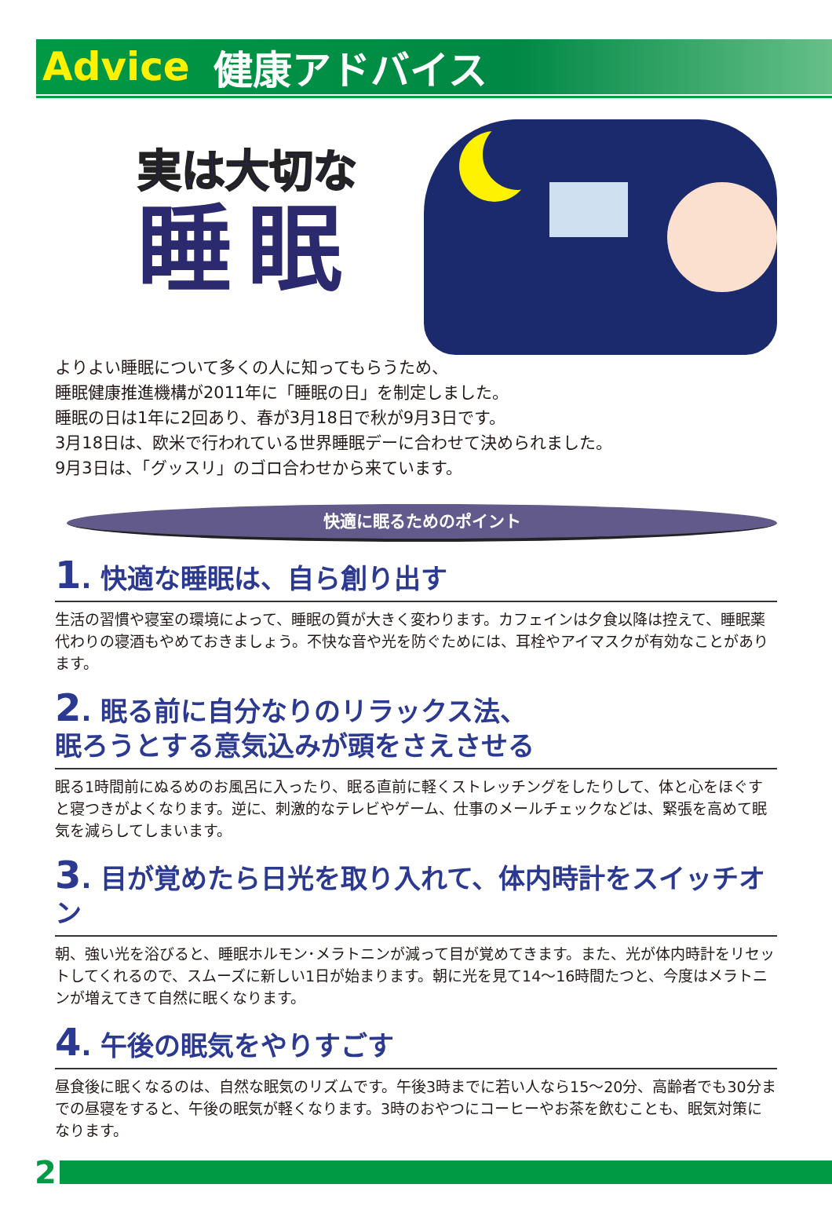Advice 健康アドバイス
実は大切な
睡眠
よりよい睡眠について多くの人に知ってもらうため、
睡眠健康推進機構が2011年に「睡眠の日」を制定しました。
睡眠の日は1年に2回あり、春が3月18日で秋が9月3日です。
3月18日は、欧米で行われている世界睡眠デーに合わせて決められました。
9月3日は、「グッスリ」のゴロ合わせから来ています。
快適に眠るためのポイント
1. 快適な睡眠は、自ら創り出す
生活の習慣や寝室の環境によって、睡眠の質が大きく変わります。カフェインは夕食以降は控えて、睡眠薬代わりの寝酒もやめておきましょう。不快な音や光を防ぐためには、耳栓やアイマスクが有効なことがあります。
2. 眠る前に自分なりのリラックス法、
眠ろうとする意気込みが頭をさえさせる
眠る1時間前にぬるめのお風呂に入ったり、眠る直前に軽くストレッチングをしたりして、体と心をほぐすと寝つきがよくなります。逆に、刺激的なテレビやゲーム、仕事のメールチェックなどは、緊張を高めて眠気を減らしてしまいます。
3. 目が覚めたら日光を取り入れて、体内時計をスイッチオン
朝、強い光を浴びると、睡眠ホルモン･メラトニンが減って目が覚めてきます。また、光が体内時計をリセットしてくれるので、スムーズに新しい1日が始まります。朝に光を見て14～16時間たつと、今度はメラトニンが増えてきて自然に眠くなります。
4. 午後の眠気をやりすごす
昼食後に眠くなるのは、自然な眠気のリズムです。午後3時までに若い人なら15～20分、高齢者でも30分までの昼寝をすると、午後の眠気が軽くなります。3時のおやつにコーヒーやお茶を飲むことも、眠気対策になります。
2